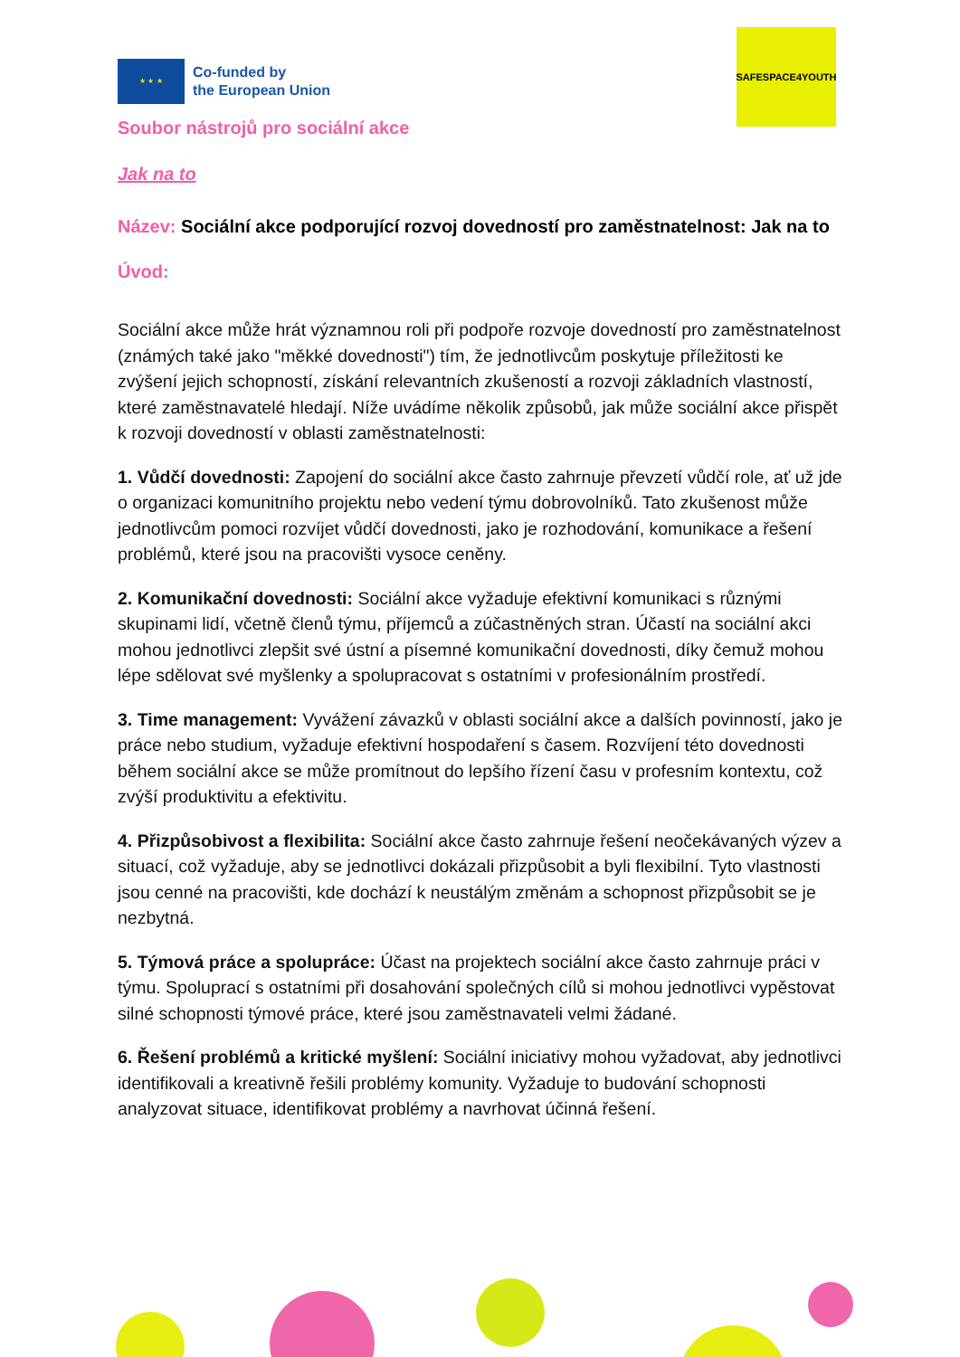★ ★ ★
Co-funded by
the European Union
SAFESPACE4YOUTH
Soubor nástrojů pro sociální akce
Jak na to
Název: Sociální akce podporující rozvoj dovedností pro zaměstnatelnost: Jak na to
Úvod:
Sociální akce může hrát významnou roli při podpoře rozvoje dovedností pro zaměstnatelnost (známých také jako "měkké dovednosti") tím, že jednotlivcům poskytuje příležitosti ke zvýšení jejich schopností, získání relevantních zkušeností a rozvoji základních vlastností, které zaměstnavatelé hledají. Níže uvádíme několik způsobů, jak může sociální akce přispět k rozvoji dovedností v oblasti zaměstnatelnosti:
1. Vůdčí dovednosti: Zapojení do sociální akce často zahrnuje převzetí vůdčí role, ať už jde o organizaci komunitního projektu nebo vedení týmu dobrovolníků. Tato zkušenost může jednotlivcům pomoci rozvíjet vůdčí dovednosti, jako je rozhodování, komunikace a řešení problémů, které jsou na pracovišti vysoce ceněny.
2. Komunikační dovednosti: Sociální akce vyžaduje efektivní komunikaci s různými skupinami lidí, včetně členů týmu, příjemců a zúčastněných stran. Účastí na sociální akci mohou jednotlivci zlepšit své ústní a písemné komunikační dovednosti, díky čemuž mohou lépe sdělovat své myšlenky a spolupracovat s ostatními v profesionálním prostředí.
3. Time management: Vyvážení závazků v oblasti sociální akce a dalších povinností, jako je práce nebo studium, vyžaduje efektivní hospodaření s časem. Rozvíjení této dovednosti během sociální akce se může promítnout do lepšího řízení času v profesním kontextu, což zvýší produktivitu a efektivitu.
4. Přizpůsobivost a flexibilita: Sociální akce často zahrnuje řešení neočekávaných výzev a situací, což vyžaduje, aby se jednotlivci dokázali přizpůsobit a byli flexibilní. Tyto vlastnosti jsou cenné na pracovišti, kde dochází k neustálým změnám a schopnost přizpůsobit se je nezbytná.
5. Týmová práce a spolupráce: Účast na projektech sociální akce často zahrnuje práci v týmu. Spoluprací s ostatními při dosahování společných cílů si mohou jednotlivci vypěstovat silné schopnosti týmové práce, které jsou zaměstnavateli velmi žádané.
6. Řešení problémů a kritické myšlení: Sociální iniciativy mohou vyžadovat, aby jednotlivci identifikovali a kreativně řešili problémy komunity. Vyžaduje to budování schopnosti analyzovat situace, identifikovat problémy a navrhovat účinná řešení.